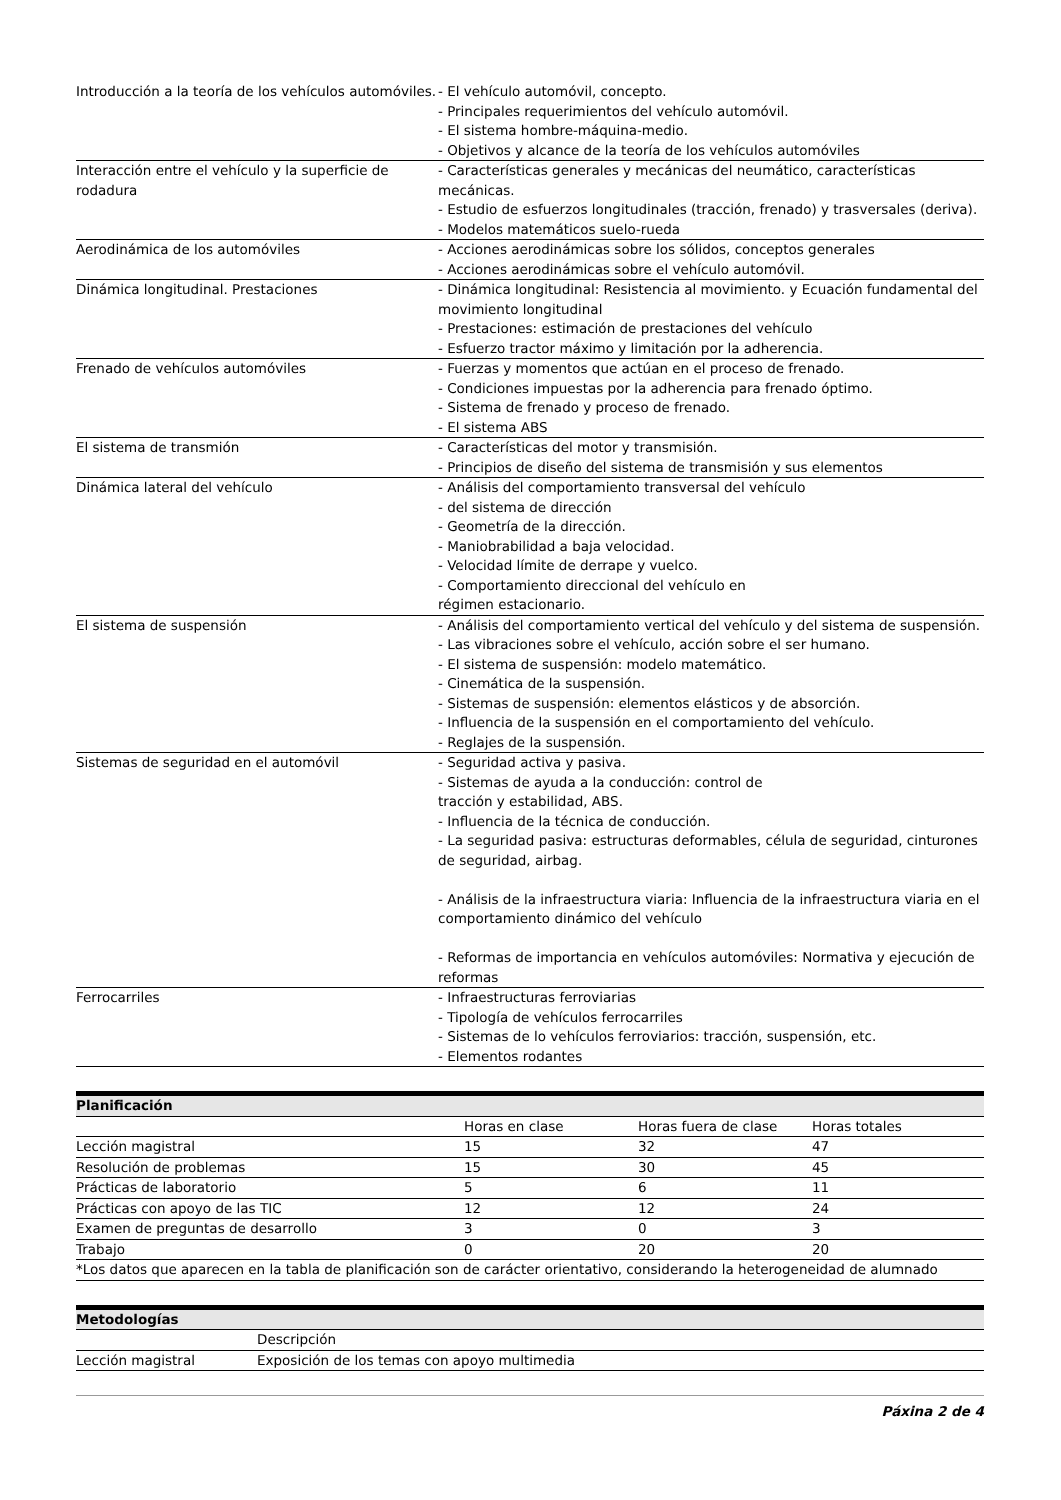| Introducción a la teoría de los vehículos automóviles. | - El vehículo automóvil, concepto. - Principales requerimientos del vehículo automóvil. - El sistema hombre-máquina-medio. - Objetivos y alcance de la teoría de los vehículos automóviles |
| Interacción entre el vehículo y la superficie de rodadura | - Características generales y mecánicas del neumático, características mecánicas. - Estudio de esfuerzos longitudinales (tracción, frenado) y trasversales (deriva). - Modelos matemáticos suelo-rueda |
| Aerodinámica de los automóviles | - Acciones aerodinámicas sobre los sólidos, conceptos generales - Acciones aerodinámicas sobre el vehículo automóvil. |
| Dinámica longitudinal. Prestaciones | - Dinámica longitudinal: Resistencia al movimiento. y Ecuación fundamental del movimiento longitudinal - Prestaciones: estimación de prestaciones del vehículo - Esfuerzo tractor máximo y limitación por la adherencia. |
| Frenado de vehículos automóviles | - Fuerzas y momentos que actúan en el proceso de frenado. - Condiciones impuestas por la adherencia para frenado óptimo. - Sistema de frenado y proceso de frenado. - El sistema ABS |
| El sistema de transmión | - Características del motor y transmisión. - Principios de diseño del sistema de transmisión y sus elementos |
| Dinámica lateral del vehículo | - Análisis del comportamiento transversal del vehículo - del sistema de dirección - Geometría de la dirección. - Maniobrabilidad a baja velocidad. - Velocidad límite de derrape y vuelco. - Comportamiento direccional del vehículo en régimen estacionario. |
| El sistema de suspensión | - Análisis del comportamiento vertical del vehículo y del sistema de suspensión. - Las vibraciones sobre el vehículo, acción sobre el ser humano. - El sistema de suspensión: modelo matemático. - Cinemática de la suspensión. - Sistemas de suspensión: elementos elásticos y de absorción. - Influencia de la suspensión en el comportamiento del vehículo. - Reglajes de la suspensión. |
| Sistemas de seguridad en el automóvil | - Seguridad activa y pasiva. - Sistemas de ayuda a la conducción: control de tracción y estabilidad, ABS. - Influencia de la técnica de conducción. - La seguridad pasiva: estructuras deformables, célula de seguridad, cinturones de seguridad, airbag. - Análisis de la infraestructura viaria: Influencia de la infraestructura viaria en el comportamiento dinámico del vehículo - Reformas de importancia en vehículos automóviles: Normativa y ejecución de reformas |
| Ferrocarriles | - Infraestructuras ferroviarias - Tipología de vehículos ferrocarriles - Sistemas de lo vehículos ferroviarios: tracción, suspensión, etc. - Elementos rodantes |
Planificación
| | Horas en clase | Horas fuera de clase | Horas totales |
| --- | --- | --- | --- |
| Lección magistral | 15 | 32 | 47 |
| Resolución de problemas | 15 | 30 | 45 |
| Prácticas de laboratorio | 5 | 6 | 11 |
| Prácticas con apoyo de las TIC | 12 | 12 | 24 |
| Examen de preguntas de desarrollo | 3 | 0 | 3 |
| Trabajo | 0 | 20 | 20 |
| *Los datos que aparecen en la tabla de planificación son de carácter orientativo, considerando la heterogeneidad de alumnado | | | |
Metodologías
| | Descripción |
| --- | --- |
| Lección magistral | Exposición de los temas con apoyo multimedia |
Páxina 2 de 4